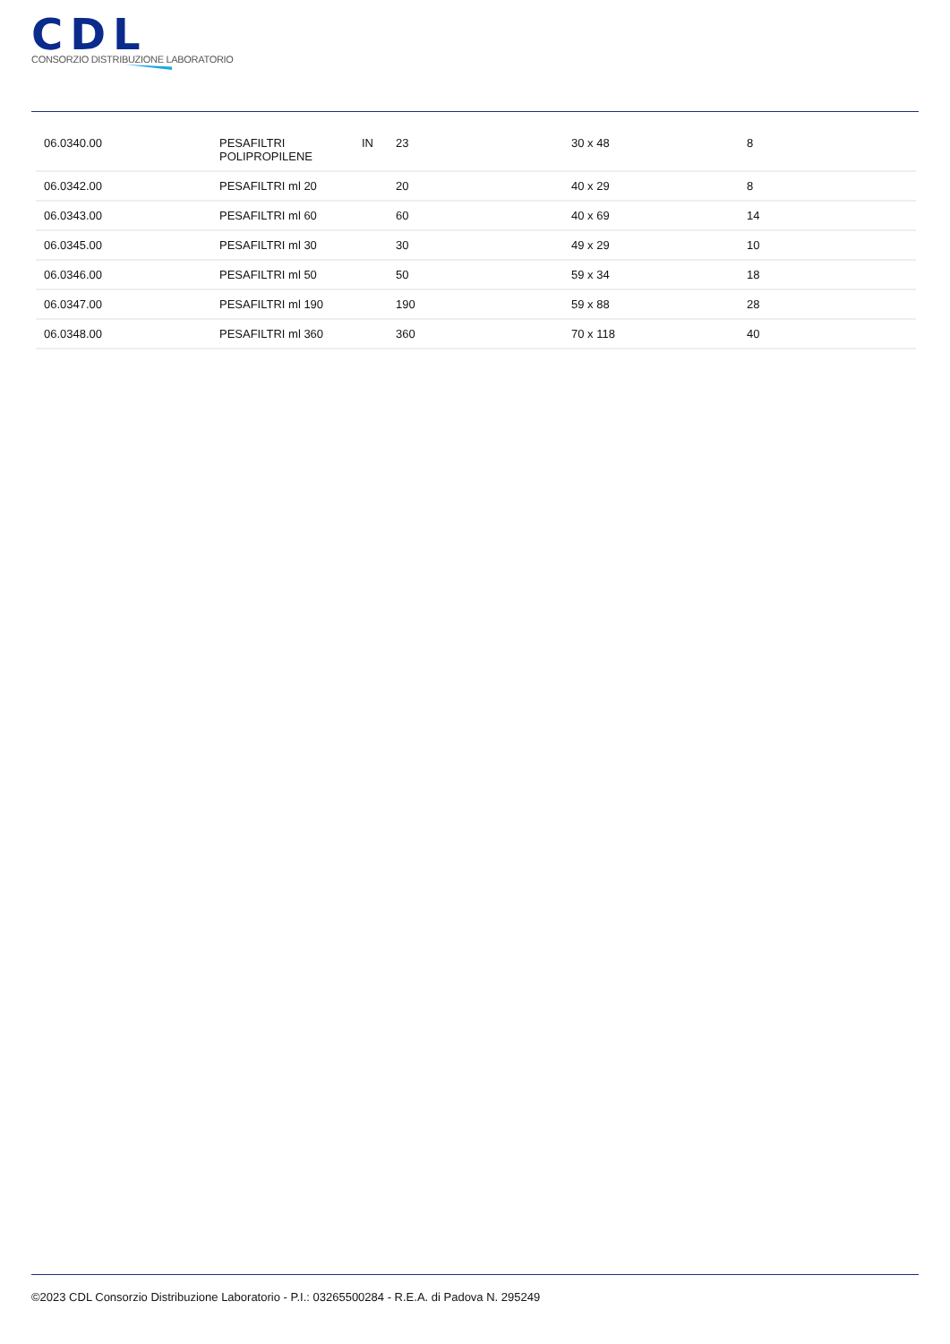CDL
CONSORZIO DISTRIBUZIONE LABORATORIO
| 06.0340.00 | PESAFILTRI POLIPROPILENE | IN | 23 | 30 x 48 | 8 |
| 06.0342.00 | PESAFILTRI ml 20 | | 20 | 40 x 29 | 8 |
| 06.0343.00 | PESAFILTRI ml 60 | | 60 | 40 x 69 | 14 |
| 06.0345.00 | PESAFILTRI ml 30 | | 30 | 49 x 29 | 10 |
| 06.0346.00 | PESAFILTRI ml 50 | | 50 | 59 x 34 | 18 |
| 06.0347.00 | PESAFILTRI ml 190 | | 190 | 59 x 88 | 28 |
| 06.0348.00 | PESAFILTRI ml 360 | | 360 | 70 x 118 | 40 |
©2023 CDL Consorzio Distribuzione Laboratorio - P.I.: 03265500284 - R.E.A. di Padova N. 295249